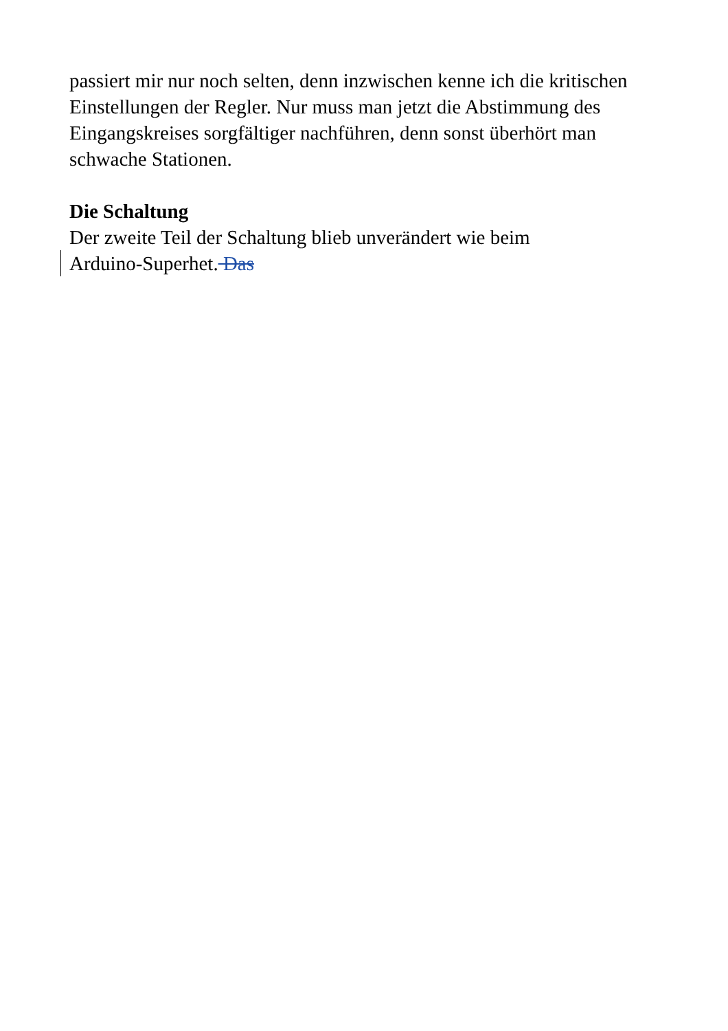passiert mir nur noch selten, denn inzwischen kenne ich die kritischen Einstellungen der Regler. Nur muss man jetzt die Abstimmung des Eingangskreises sorgfältiger nachführen, denn sonst überhört man schwache Stationen.
Die Schaltung
Der zweite Teil der Schaltung blieb unverändert wie beim
Arduino-Superhet. Das